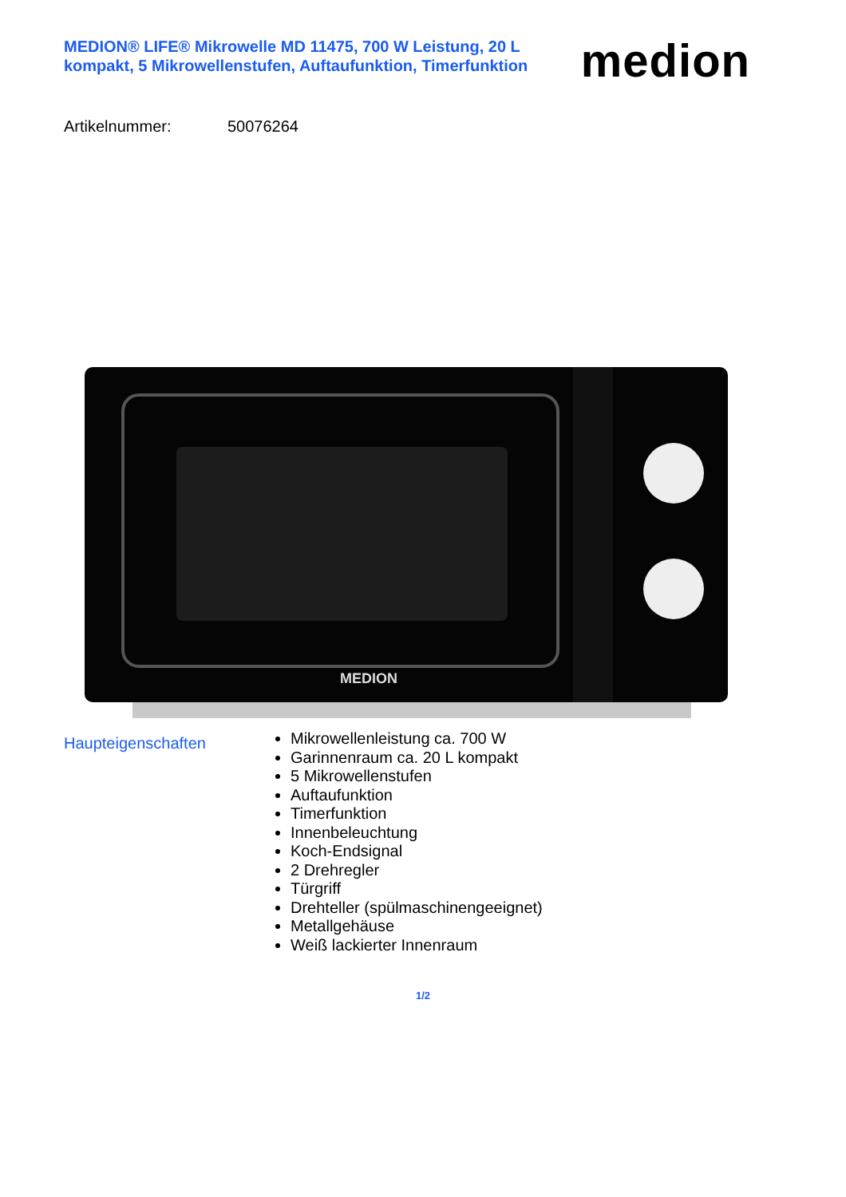MEDION® LIFE® Mikrowelle MD 11475, 700 W Leistung, 20 L kompakt, 5 Mikrowellenstufen, Auftaufunktion, Timerfunktion
medion
Artikelnummer: 50076264
MEDION
Haupteigenschaften
Mikrowellenleistung ca. 700 W
Garinnenraum ca. 20 L kompakt
5 Mikrowellenstufen
Auftaufunktion
Timerfunktion
Innenbeleuchtung
Koch-Endsignal
2 Drehregler
Türgriff
Drehteller (spülmaschinengeeignet)
Metallgehäuse
Weiß lackierter Innenraum
1/2